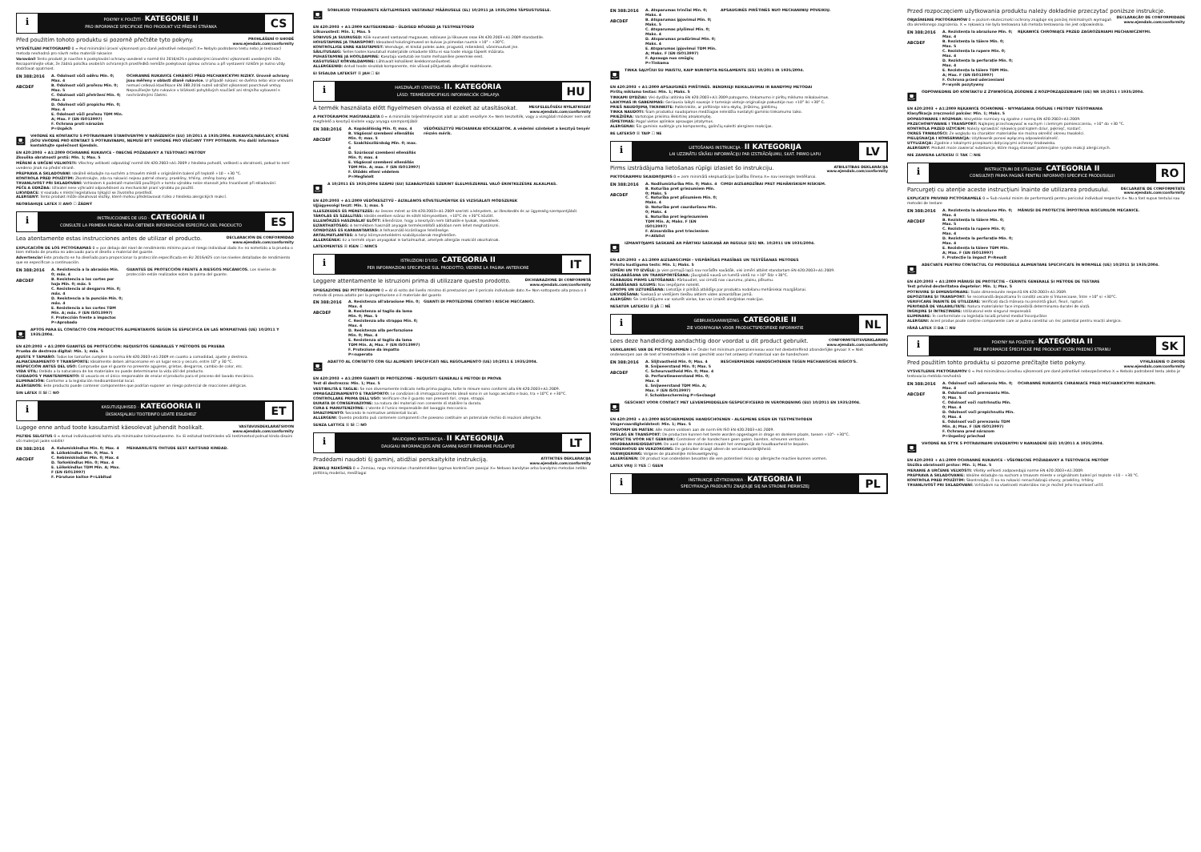i
POKYNY K POUŽITÍ - KATEGORIE II
PRO INFORMACE SPECIFICKÉ PRO PRODUKT VIZ PŘEDNÍ STRÁNKA
CS
Před použitím tohoto produktu si pozorně přečtěte tyto pokyny. PROHLÁŠENÍ O SHODĚ
www.ejendals.com/conformity
VYSVĚTLENÍ PIKTOGRAMŮ 0 = Pod minimální úrovní výkonnosti pro dané jednotlivé nebezpečí X= Nebylo podrobeno testu nebo je testovací metoda nevhodná pro návrh nebo materiál rukavice
Varování! Tento produkt je navržen k poskytování ochrany uvedené v normě EU 2016/425 s podrobnými úrovněmi výkonnosti uvedenými níže. Nezapomínejte však, že žádná položka osobních ochranných prostředků nemůže poskytovat úplnou ochranu a při vystavení rizikům je nutno vždy dodržovat opatrnost.
EN 388:2016
ABCDEF
A. Odolnost vůči oděru Min. 0; Max. 4
B. Odolnost vůči prořezu Min. 0; Max. 5
C. Odolnost vůči přetržení Min. 0; Max. 4
D. Odolnost vůči propichu Min. 0; Max. 4
E. Odolnost vůči prořezu TDM Min. A; Max. F (EN ISO13997)
F. Ochrana proti nárazům P=Úspěch
OCHRANNÉ RUKAVICE CHRÁNÍCÍ PŘED MECHANICKÝMI RIZIKY. Úrovně ochrany jsou měřeny v oblasti dlaně rukavice. U případě rukavic se dvěma nebo více vrstvami nemusí celková klasifikace EN 388:2016 nutně odrážet výkonnost povrchové vrstvy. Nepoužívejte tyto rukavice v blízkosti pohyblivých součástí ani strojního vybavení s nechráněnými částmi.
⛾
VHODNÉ KE KONTAKTU S POTRAVINAMI STANOVENÝMI V NAŘÍZENÍCH (EU) 10/2011 A 1935/2004. RUKAVICE/NÁVLEKY, KTERÉ JSOU VHODNÉ PRO KONTAKT S POTRAVINAMI, NEMUSÍ BÝT VHODNÉ PRO VŠECHNY TYPY POTRAVIN. Pro další informace kontaktujte společnost Ejendals.
EN 420:2003 + A1:2009 OCHRANNÉ RUKAVICE - OBECNÉ POŽADAVKY A TESTOVACÍ METODY
Zkouška obratnosti prstů: Min. 1; Max. 5
MĚŘENÍ A URČENÍ VELIKOSTI: Všechny velikosti odpovídají normě EN 420:2003+A1:2009 z hlediska pohodlí, velikosti a obratnosti, pokud to není uvedeno jinak na přední straně.
PŘEPRAVA A SKLADOVÁNÍ: Ideálně skladujte na suchém a tmavém místě v originálním balení při teplotě +10 - +30 °C.
KONTROLA PŘED POUŽITÍM: Zkontrolujte, zda na rukavici nejsou patrné otvory, praskliny, trhliny, změny barvy atd.
TRVANLIVOST PŘI SKLADOVÁNÍ: Vzhledem k podstatě materiálů použitých v tomto výrobku nelze stanovit jeho trvanlivost při skladování.
PÉČE A ÚDRŽBA: Uživatel nese výhradní odpovědnost za mechanické praní výrobku po použití.
LIKVIDACE: V souladu s místní legislativou týkající se životního prostředí.
ALERGENY: Tento produkt může obsahovat složky, které mohou představovat riziko z hlediska alergických reakcí.
NEOBSAHUJE LATEX ☒ ANO ☐ ŽÁDNÝ
i
INSTRUCCIONES DE USO - CATEGORÍA II
CONSULTE LA PRIMERA PÁGINA PARA OBTENER INFORMACIÓN ESPECÍFICA DEL PRODUCTO
ES
Lea atentamente estas instrucciones antes de utilizar el producto. DECLARACIÓN DE CONFORMIDAD
www.ejendals.com/conformity
EXPLICACIÓN DE LOS PICTOGRAMAS 0 = por debajo del nivel de rendimiento mínimo para el riesgo individual dado X= no sometido a la prueba o bien método de prueba no adecuado para el diseño o material del guante.
Advertencia! Este producto se ha diseñado para proporcionar la protección especificada en EU 2016/425 con los niveles detallados de rendimiento que se especifican a continuación.
EN 388:2016
ABCDEF
A. Resistencia a la abrasión Mín. 0; máx. 4
B. Resistencia a los cortes por hoja Mín. 0; máx. 5
C. Resistencia al desgarro Mín. 0; máx. 4
D. Resistencia a la punción Mín. 0; máx. 4
E. Resistencia a los cortes TDM Mín. A; máx. F (EN ISO13997)
F. Protección frente a impactos P=Aprobado
GUANTES DE PROTECCIÓN FRENTE A RIESGOS MECÁNICOS. Los niveles de protección están realizados sobre la palma del guante.
⛾
APTOS PARA EL CONTACTO CON PRODUCTOS ALIMENTARIOS SEGÚN SE ESPECIFICA EN LAS NORMATIVAS (UE) 10/2011 Y 1935/2004.
EN 420:2003 + A1:2009 GUANTES DE PROTECCIÓN: REQUISITOS GENERALES Y MÉTODOS DE PRUEBA
Prueba de destreza digital: Mín. 1; máx. 5
AJUSTE Y TAMAÑO: Todos los tamaños cumplen la norma EN 420:2003+A1:2009 en cuanto a comodidad, ajuste y destreza.
ALMACENAMIENTO Y TRANSPORTE: Idealmente deben almacenarse en un lugar seco y oscuro, entre 10° y 30 °C.
INSPECCIÓN ANTES DEL USO: Compruebe que el guante no presente agujeros, grietas, desgarros, cambio de color, etc.
VIDA ÚTIL: Debido a la naturaleza de los materiales no puede determinarse la vida útil del producto.
CUIDADOS Y MANTENIMIENTO: El usuario es el único responsable de enviar el producto para el proceso del lavado mecánico.
ELIMINACIÓN: Conforme a la legislación medioambiental local.
ALÉRGENOS: Este producto puede contener componentes que podrían suponer un riesgo potencial de reacciones alérgicas.
SIN LÁTEX ☒ SÍ ☐ NO
i
KASUTUSJUHISED - KATEGOORIA II
ÜKSIKASJALIKU TOOTEINFO LEIATE ESILEHELT
ET
Lugege enne antud toote kasutamist käesolevat juhendit hoolikalt. VASTAVUSDEKLARATSIOON
www.ejendals.com/conformity
PILTIDE SELGITUS 0 = Antud individuaalriski kohta alla minimaalse toimivustaseme. X= Ei esitatud testimiseks või testimeetod polnud kinda disaini või materjali jaoks sobilik!
EN 388:2016
ABCDEF
A. Kulumiskindlus Min. 0; Max. 4
B. Lõikekindlus Min. 0; Max. 5
C. Rebimiskindlus Min. 0; Max. 4
D. Torkekindlus Min. 0; Max. 4
E. Lõikekindlus TDM Min. A; Max. F (EN ISO13997)
F. Põrutuse kaitse P=Läbitud
MEHAANILISTE OHTUDE EEST KAITSVAD KINDAD.
⛾
SOBILIKUD TOIDUAINETE KÄITLEMISEKS VASTAVALT MÄÄRUSELE (EL) 10/2011 JA 1935/2004 TÄPSUSTUSELE.
EN 420:2003 + A1:2009 KAITSEKINDAD - ÜLDISED NÕUDED JA TESTMEETODID
Liikuvustest: Min. 1; Max. 5
SOBIVUS JA SUURUSED: Kõik suurused vastavad mugavuse, sobivuse ja liikuvuse osas EN 420:2003+A1:2009 standardile.
HOIUSTAMINE JA TRANSPORT: Ideaalsed hoiutingimused on kuivas ja pimedas ruumis +10° - +30°C.
KONTROLLIGE ENNE KASUTAMIST: Veenduge, et kindal poleks auke, pragusid, rebendeid, värvimuutust jne.
SÄILITUSAEG: Selles tootes kasutatud materjalide omaduste tõttu ei saa toote eluiga täpselt määrata.
PUHASTAMINE JA HOOLDAMINE: Kasutaja vastutab ise toote mehaanilise pesemise eest.
KASUTUSELT KÕRVALDAMINE: Lähtuvalt kohalikest keskkonnanõuetest.
ALLERGEENID: Antud toode sisaldab komponente, mis võivad põhjustada allergilisi reaktsioone.
EI SISALDA LATEKSIT ☒ JAH ☐ EI
i
HASZNÁLATI UTASÍTÁS - II. KATEGÓRIA
LÁSD: TERMÉKSPECIFIKUS INFORMÁCIÓK CÍMLAPJA
HU
A termék használata előtt figyelmesen olvassa el ezeket az utasításokat. MEGFELELŐSÉGI NYILATKOZAT
www.ejendals.com/conformity
A PIKTOGRAMOK MAGYARÁZATA 0 = A minimális teljesítményszint alatt az adott veszélyre X= Nem tesztelték, vagy a vizsgálati módszer nem volt megfelelő a kesztyű kivitele vagy anyaga szempontjából
EN 388:2016
ABCDEF
A. Kopásállóság Min. 0; max. 4
B. Vágással szembeni ellenállás Min. 0; max. 5
C. Szakítószilárdság Min. 0; max. 4
D. Szúrással szembeni ellenállás Min. 0; max. 4
E. Vágással szembeni ellenállás TDM Min. A; max. F (EN ISO13997)
F. Ütődés elleni védelem P=Megfelelt
VÉDŐKESZTYŰ MECHANIKAI KOCKÁZATOK. A védelmi szinteket a kesztyű tenyér részén mérik.
⛾
A 10/2011 ÉS 1935/2004 SZÁMÚ (EU) SZABÁLYOZÁS SZERINT ÉLELMISZERREL VALÓ ÉRINTKEZÉSRE ALKALMAS.
EN 420:2003 + A1:2009 VÉDŐKESZTYŰ - ÁLTALÁNOS KÖVETELMÉNYEK ÉS VIZSGÁLATI MÓDSZEREK
Ujjügyességi teszt: Min. 1; max. 5
ILLESZKEDÉS ÉS MÉRETEZÉS: Az összes méret az EN 420:2003+A1:2009 szerinti a kényelem, az illeszkedés és az ügyesség szempontjából.
TÁROLÁS ÉS SZÁLLÍTÁS: Ideális esetben száraz és sötét környezetben, +10°C és +30°C között.
ELLENŐRZÉS HASZNÁLAT ELŐTT: Ellenőrizze, hogy a kesztyűn nem láthatók-e lyukak, repedések.
ELTARTHATÓSÁG: A termékben használt anyagok természetéből adódóan nem lehet meghatározni.
GONDOZÁS ÉS KARBANTARTÁS: A felhasználó kizárólagos felelőssége.
ÁRTALMATLANÍTÁS: A helyi környezetvédelmi szabályozásnak megfelelően.
ALLERGÉNEK: Ez a termék olyan anyagokat is tartalmazhat, amelyek allergiás reakciót okozhatnak.
LATEXMENTES ☒ IGEN ☐ NINCS
i
ISTRUZIONI D'USO - CATEGORIA II
PER INFORMAZIONI SPECIFICHE SUL PRODOTTO, VEDERE LA PAGINA ANTERIORE
IT
Leggere attentamente le istruzioni prima di utilizzare questo prodotto. DICHIARAZIONE DI CONFORMITÀ
www.ejendals.com/conformity
SPIEGAZIONE DEI PITTOGRAMMI 0 = Al di sotto del livello minimo di prestazioni per il pericolo individuale dato X= Non sottoposto alla prova o il metodo di prova adatto per la progettazione o il materiale del guanto
EN 388:2016
ABCDEF
A. Resistenza all'abrasione Min. 0; Max. 4
B. Resistenza al taglio da lama Min. 0; Max. 5
C. Resistenza allo strappo Min. 0; Max. 4
D. Resistenza alla perforazione Min. 0; Max. 4
E. Resistenza al taglio da lama TDM Min. A; Max. F (EN ISO13997)
F. Protezione da impatto P=superato
GUANTI DI PROTEZIONE CONTRO I RISCHI MECCANICI.
⛾
ADATTO AL CONTATTO CON GLI ALIMENTI SPECIFICATI NEL REGOLAMENTO (UE) 10/2011 E 1935/2004.
EN 420:2003 + A1:2009 GUANTI DI PROTEZIONE - REQUISITI GENERALI E METODI DI PROVA
Test di destrezza: Min. 1; Max. 5
VESTIBILITÀ E TAGLIE: Se non diversamente indicato nella prima pagina, tutte le misure sono conformi alla EN 420:2003+A1:2009.
IMMAGAZZINAMENTO E TRASPORTO: Le condizioni di immagazzinamento ideali sono in un luogo asciutto e buio, tra +10°C e +30°C.
CONTROLLARE PRIMA DELL'USO: Verificare che il guanto non presenti fori, crepe, strappi.
DURATA DI CONSERVAZIONE: La natura dei materiali non consente di stabilire la durata.
CURA E MANUTENZIONE: L'utente è l'unico responsabile del lavaggio meccanico.
SMALTIMENTO: Secondo le normative ambientali locali.
ALLERGENI: Questo prodotto può contenere componenti che possono costituire un potenziale rischio di reazioni allergiche.
SENZA LATTICE ☒ SÌ ☐ NO
i
NAUDOJIMO INSTRUKCIJA - II KATEGORIJA
DAUGIAU INFORMACIJOS APIE GAMINĮ RASITE PIRMAME PUSLAPYJE
LT
Pradėdami naudoti šį gaminį, atidžiai perskaitykite instrukciją. ATITIKTIES DEKLARACIJA
www.ejendals.com/conformity
ŽENKLŲ REIKŠMĖS 0 = Žemiau, negu minimalus charakteristikos lygmuo konkrečiam pavojui X= Nebuvo bandytas arba bandymo metodas netiko pirštinių modeliui, medžiagai
EN 388:2016
ABCDEF
A. Atsparumas trinčiai Min. 0; Maks. 4
B. Atsparumas įpjovimui Min. 0; Maks. 5
C. Atsparumas plyšimui Min. 0; Maks. 4
D. Atsparumas pradūrimui Min. 0; Maks. 4
E. Atsparumas įpjovimui TDM Min. A; Maks. F (EN ISO13997)
F. Apsauga nuo smūgių P=Tinkama
APSAUGINĖS PIRŠTINĖS NUO MECHANINIŲ POVEIKIŲ.
⛾
TINKA SĄLYČIUI SU MAISTU, KAIP NURODYTA REGLAMENTE (ES) 10/2011 IR 1935/2004.
EN 420:2003 + A1:2009 APSAUGINĖS PIRŠTINĖS. BENDRIEJI REIKALAVIMAI IR BANDYMŲ METODAI
Pirštų miklumo testas: Min. 1; Maks. 5
TINKAMI DYDŽIAI: Visi dydžiai atitinka EN 420:2003+A1:2009 patogumo, tinkamumo ir pirštų miklumo reikalavimus.
LAIKYMAS IR GABENIMAS: Geriausia laikyti sausoje ir tamsioje vietoje originalioje pakuotėje nuo +10° iki +30° C.
PRIEŠ NAUDOJIMĄ TIKRINKITE: Patikrinkite, ar pirštinėje nėra skylių, įtrūkimų, įplėšimų.
TINKA NAUDOTI: Šiam produktui naudojamos medžiagos neleidžia nustatyti gaminio tinkamumo laiko.
PRIEŽIŪRA: Vartotojas prisiima išskirtinę atsakomybę.
IŠMETIMAS: Pagal vietos aplinkos apsaugos įstatymus.
ALERGENAI: Šio gaminio sudėtyje yra komponentų, galinčių sukelti alergines reakcijas.
BE LATEKSO ☒ TAIP ☐ NE
i
LIETOŠANAS INSTRUKCIJA - II KATEGORIJA
LAI UZZINĀTU SĪKĀKU INFORMĀCIJU PAR IZSTRĀDĀJUMU, SKAT. PIRMO LAPU
LV
Pirms izstrādājuma lietošanas rūpīgi izlasiet šo instrukciju. ATBILSTĪBAS DEKLARĀCIJA
www.ejendals.com/conformity
PIKTOGRAMMU SKAIDROJUMS 0 = zem minimālā ekspluatācijas īpašību līmeņa X= nav iesniegts testēšanai.
EN 388:2016
ABCDEF
A. Nodilumizturība Min. 0; Maks. 4
B. Noturība pret griezumiem Min. 0; Maks. 5
C. Noturība pret plīsumiem Min. 0; Maks. 4
D. Noturība pret caurduršanu Min. 0; Maks. 4
E. Noturība pret iegriezumiem TDM Min. A; Maks. F (EN ISO13997)
F. Aizsardzība pret triecieniem P=Atbilst
CIMDI AIZSARDZĪBAI PRET MEHĀNISKIEM RISKIEM.
⛾
IZMANTOJAMS SASKARĒ AR PĀRTIKU SASKAŅĀ AR REGULU (ES) NR. 10/2011 UN 1935/2004.
EN 420:2003 + A1:2009 AIZSARGCIMDI - VISPĀRĪGAS PRASĪBAS UN TESTĒŠANAS METODES
Pirkstu kustīguma tests: Min. 1; Maks. 5
IZMĒRI UN TO IZVĒLE: Ja vien pirmajā lapā nav norādīts savādāk, visi izmēri atbilst standartam EN 420:2003+A1:2009.
UZGLABĀŠANA UN TRANSPORTĒŠANA: Jāuzglabā sausā un tumšā vietā no +10° līdz +30°C.
PĀRBAUDE PIRMS LIETOŠANAS: Pārbaudiet, vai cimdā nav caurumu, plaisu, plīsumu.
GLABĀŠANAS ILGUMS: Nav iespējams noteikt.
APKOPE UN UZTURĒŠANA: Lietotājs ir pilnībā atbildīgs par produkta nodošanu mehāniskai mazgāšanai.
LIKVIDĒŠANA: Saskaņā ar vietējiem tiesību aktiem vides aizsardzības jomā.
ALERĢĒNI: Šis izstrādājums var saturēt vielas, kas var izraisīt alerģiskas reakcijas.
NESATUR LATEKSU ☒ JĀ ☐ NĒ
i
GEBRUIKSAANWIJZING - CATEGORIE II
ZIE VOORPAGINA VOOR PRODUCTSPECIFIEKE INFORMATIE
NL
Lees deze handleiding aandachtig door voordat u dit product gebruikt. CONFORMITEITSVERKLARING
www.ejendals.com/conformity
VERKLARING VAN DE PICTOGRAMMEN 0 = Onder het minimum prestatieniveau voor het desbetreffend afzonderlijke gevaar X = Niet onderworpen aan de test of testmethode is niet geschikt voor het ontwerp of materiaal van de handschoen
EN 388:2016
ABCDEF
A. Slijtvastheid Min. 0; Max. 4
B. Snijweerstand Min. 0; Max. 5
C. Scheurvastheid Min. 0; Max. 4
D. Perforatieweerstand Min. 0; Max. 4
E. Snijweerstand TDM Min. A; Max. F (EN ISO13997)
F. Schokbescherming P=Geslaagd
BESCHERMENDE HANDSCHOENEN TEGEN MECHANISCHE RISICO'S.
⛾
GESCHIKT VOOR CONTACT MET LEVENSMIDDELEN GESPECIFICEERD IN VERORDENING (EU) 10/2011 EN 1935/2004.
EN 420:2003 + A1:2009 BESCHERMENDE HANDSCHOENEN - ALGEMENE EISEN EN TESTMETHODEN
Vingervaardigheidstest: Min. 1; Max. 5
PASVORM EN MATEN: Alle maten voldoen aan de norm EN ISO EN 420:2003+A1:2009.
OPSLAG EN TRANSPORT: De producten kunnen het beste worden opgeslagen in droge en donkere plaats, tussen +10°- +30°C.
INSPECTIE VOOR HET GEBRUIK: Controleer of de handschoen geen gaten, barsten, scheuren vertoont.
HOUDBAARHEIDSDATUM: De aard van de materialen maakt het onmogelijk de houdbaarheid te bepalen.
ONDERHOUD EN VERZORGING: De gebruiker draagt alleen de verantwoordelijkheid.
VERWIJDERING: Volgens de plaatselijke milieuwetgeving.
ALLERGENEN: Dit product kan onderdelen bevatten die een potentieel risico op allergische reacties kunnen vormen.
LATEX VRIJ ☒ YES ☐ GEEN
i
INSTRUKCJE UŻYTKOWANIA - KATEGORIA II
SPECYFIKACJA PRODUKTU ZNAJDUJE SIĘ NA STRONIE PIERWSZEJ
PL
Przed rozpoczęciem użytkowania produktu należy dokładnie przeczytać poniższe instrukcje. DECLARAÇÃO DE CONFORMIDADE
www.ejendals.com/conformity
OBJAŚNIENIE PIKTOGRAMÓW 0 = poziom skuteczności ochrony znajduje się poniżej minimalnych wymagań dla określonego zagrożenia. X = rękawica nie była testowana lub metoda testowania nie jest odpowiednia.
EN 388:2016
ABCDEF
A. Rezistența la abrazi​une Min. 0; Max. 4
B. Rezistența la tăiere Min. 0; Max. 5
C. Rezistența la rupere Min. 0; Max. 4
D. Rezistența la perforație Min. 0; Max. 4
E. Rezistența la tăiere TDM Min. A; Max. F (EN ISO13997)
F. Ochrona przed uderzeniami P=wynik pozytywny
RĘKAWICE CHRONIĄCE PRZED ZAGROŻENIAMI MECHANICZNYMI.
⛾
ODPOWIEDNIE DO KONTAKTU Z ŻYWNOŚCIĄ ZGODNIE Z ROZPORZĄDZENIAMI (UE) NR 10/2011 I 1935/2004.
EN 420:2003 + A1:2009 RĘKAWICE OCHRONNE - WYMAGANIA OGÓLNE I METODY TESTOWANIA
Klasyfikacja zręczności palców: Min. 1; Maks. 5
DOPASOWANIE I ROZMIAR: Wszystkie rozmiary są zgodne z normą EN 420:2003+A1:2009.
PRZECHOWYWANIE I TRANSPORT: Najlepiej przechowywać w suchym i ciemnym pomieszczeniu, +10° do +30 °C.
KONTROLA PRZED UŻYCIEM: Należy sprawdzić rękawicę pod kątem dziur, pęknięć, rozdarć.
OKRES TRWAŁOŚCI: Ze względu na charakter materiałów nie można określić okresu trwałości.
PIELĘGNACJA I KONSERWACJA: Użytkownik ponosi wyłączną odpowiedzialność.
UTYLIZACJA: Zgodnie z lokalnymi przepisami dotyczącymi ochrony środowiska.
ALERGENY: Produkt może zawierać substancje, które mogą stanowić potencjalne ryzyko reakcji alergicznych.
NIE ZAWIERA LATEKSU ☒ TAK ☐ NIE
i
INSTRUCȚIUNI DE UTILIZARE - CATEGORIA II
CONSULTAȚI PRIMA PAGINĂ PENTRU INFORMAȚII SPECIFICE PRODUSULUI
RO
Parcurgeți cu atenție aceste instrucțiuni înainte de utilizarea produsului. DECLARAȚIE DE CONFORMITATE
www.ejendals.com/conformity
EXPLICAȚII PRIVIND PICTOGRAMELE 0 = Sub nivelul minim de performanță pentru pericolul individual respectiv X= Nu a fost supus testului sau metodei de testare
EN 388:2016
ABCDEF
A. Rezistența la abraziune Min. 0; Max. 4
B. Rezistența la tăiere Min. 0; Max. 5
C. Rezistența la rupere Min. 0; Max. 4
D. Rezistența la perforație Min. 0; Max. 4
E. Rezistența la tăiere TDM Min. A; Max. F (EN ISO13997)
F. Protecție la impact P=Reușit
MĂNUȘI DE PROTECȚIE ÎMPOTRIVA RISCURILOR MECANICE.
⛾
ADECVATE PENTRU CONTACTUL CU PRODUSELE ALIMENTARE SPECIFICATE ÎN NORMELE (UE) 10/2011 ȘI 1935/2004.
EN 420:2003 + A1:2009 MĂNUȘI DE PROTECȚIE - CERINȚE GENERALE ȘI METODE DE TESTARE
Test privind dexteritatea degetelor: Min. 1; Max. 5
POTRIVIRE ȘI DIMENSIONARE: Toate dimensiunile respectă EN 420:2003+A1:2009.
DEPOZITARE ȘI TRANSPORT: Se recomandă depozitarea în condiții uscate și întunecoase, între +10° și +30°C.
VERIFICARE ÎNAINTE DE UTILIZARE: Verificați dacă mănușa nu prezintă găuri, fisuri, rupturi.
PERIOADĂ DE VALABILITATE: Natura materialelor face imposibilă determinarea duratei de viață.
ÎNGRIJIRE ȘI ÎNTREȚINERE: Utilizatorul este singurul responsabil.
ELIMINARE: În conformitate cu legislația locală privind mediul înconjurător.
ALERGENI: Acest produs poate conține componente care ar putea constitui un risc potențial pentru reacții alergice.
FĂRĂ LATEX ☒ DA ☐ NU
i
POKYNY NA POUŽITIE - KATEGÓRIA II
PRE INFORMÁCIE ŠPECIFICKÉ PRE PRODUKT POZRI PREDNÚ STRANU
SK
Pred použitím tohto produktu si pozorne prečítajte tieto pokyny. VYHLÁSENIE O ZHODE
www.ejendals.com/conformity
VYSVETLENIE PIKTOGRAMOV 0 = Pod minimálnou úrovňou výkonnosti pre dané jednotlivé nebezpečenstvo X = Nebolo podrobené testu alebo je testovacia metóda nevhodná
EN 388:2016
ABCDEF
A. Odolnosť voči odieraniu Min. 0; Max. 4
B. Odolnosť voči prerezaniu Min. 0; Max. 5
C. Odolnosť voči roztrhnutiu Min. 0; Max. 4
D. Odolnosť voči prepichnutiu Min. 0; Max. 4
E. Odolnosť voči prerezaniu TDM Min. A; Max. F (EN ISO13997)
F. Ochrana pred nárazom P=Úspešný priechod
OCHRANNÉ RUKAVICE CHRÁNIACE PRED MECHANICKÝMI RIZIKAMI.
⛾
VHODNÉ NA STYK S POTRAVINAMI UVEDENÝMI V NARIADENÍ (EÚ) 10/2011 A 1935/2004.
EN 420:2003 + A1:2009 OCHRANNÉ RUKAVICE - VŠEOBECNÉ POŽIADAVKY A TESTOVACIE METÓDY
Skúška obratnosti prstov: Min. 1; Max. 5
MERANIE A URČENIE VEĽKOSTI: Všetky veľkosti zodpovedajú norme EN 420:2003+A1:2009.
PREPRAVA A SKLADOVANIE: Ideálne skladujte na suchom a tmavom mieste v originálnom balení pri teplote +10 – +30 °C.
KONTROLA PRED POUŽITÍM: Skontrolujte, či sa na rukavici nenachádzajú otvory, praskliny, trhliny.
TRVANLIVOSŤ PRI SKLADOVANÍ: Vzhľadom na vlastnosti materiálov nie je možné jeho trvanlivosť určiť.